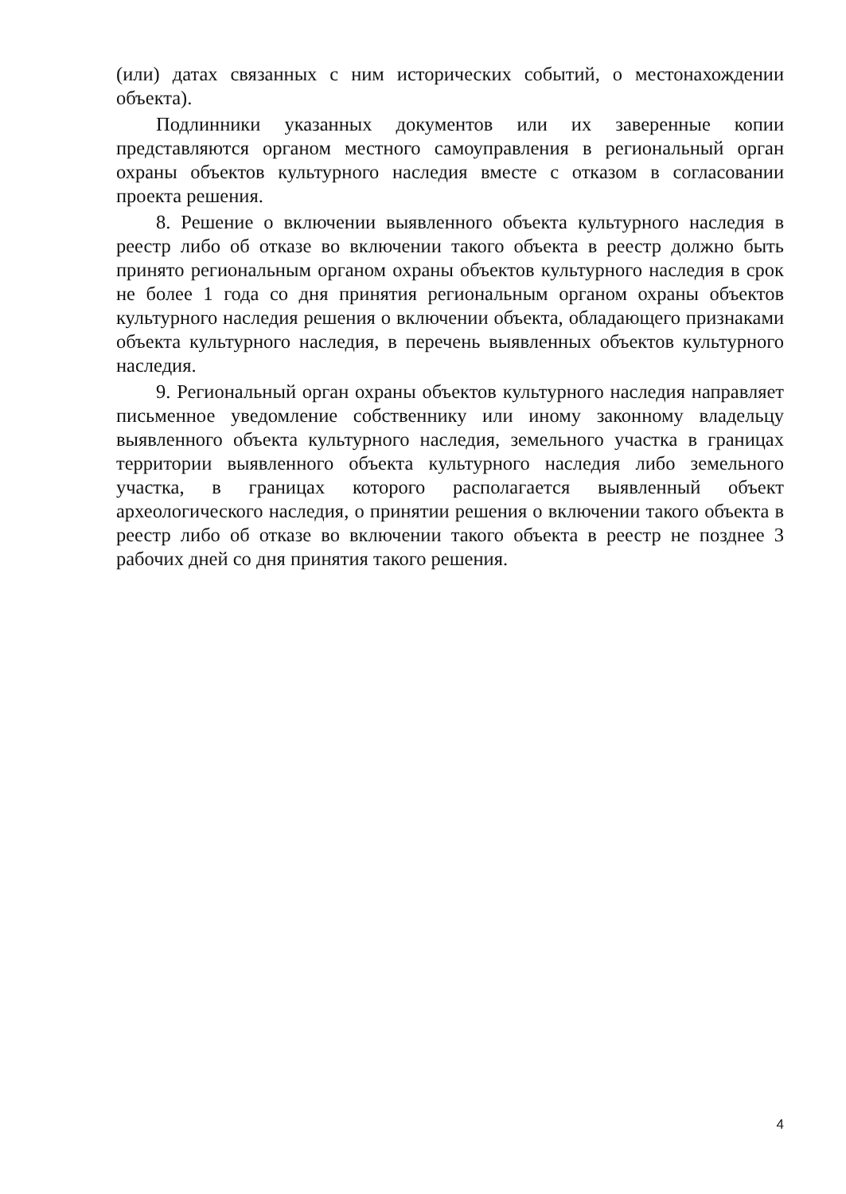(или) датах связанных с ним исторических событий, о местонахождении объекта).
Подлинники указанных документов или их заверенные копии представляются органом местного самоуправления в региональный орган охраны объектов культурного наследия вместе с отказом в согласовании проекта решения.
8. Решение о включении выявленного объекта культурного наследия в реестр либо об отказе во включении такого объекта в реестр должно быть принято региональным органом охраны объектов культурного наследия в срок не более 1 года со дня принятия региональным органом охраны объектов культурного наследия решения о включении объекта, обладающего признаками объекта культурного наследия, в перечень выявленных объектов культурного наследия.
9. Региональный орган охраны объектов культурного наследия направляет письменное уведомление собственнику или иному законному владельцу выявленного объекта культурного наследия, земельного участка в границах территории выявленного объекта культурного наследия либо земельного участка, в границах которого располагается выявленный объект археологического наследия, о принятии решения о включении такого объекта в реестр либо об отказе во включении такого объекта в реестр не позднее 3 рабочих дней со дня принятия такого решения.
4